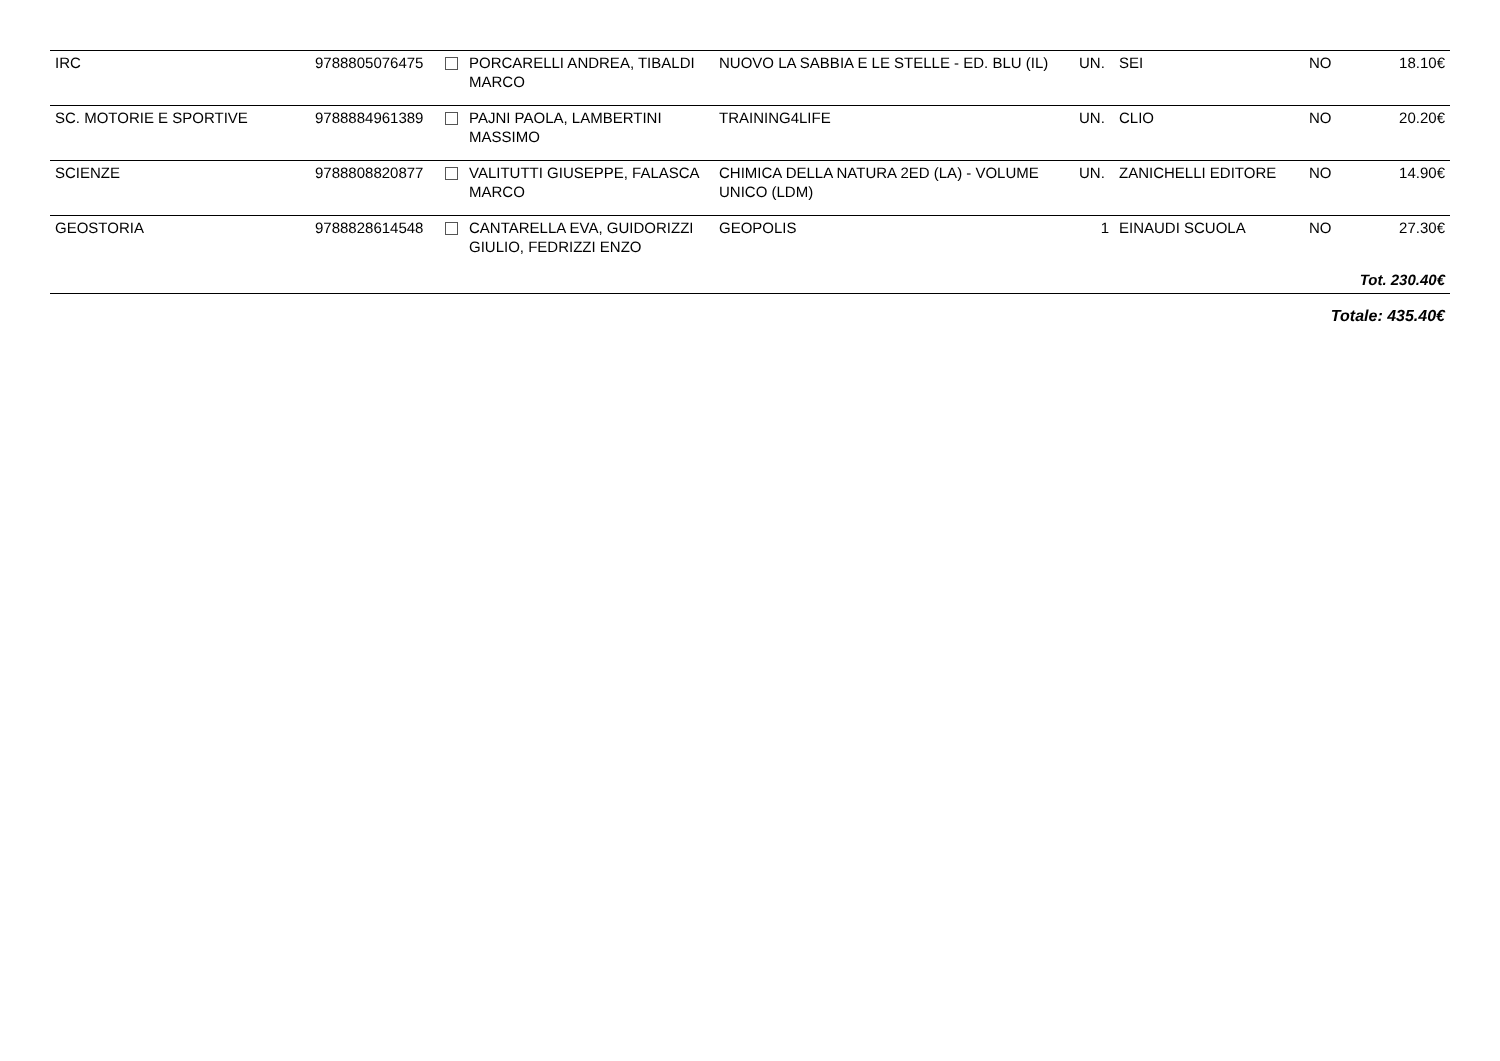| IRC | 9788805076475 | | PORCARELLI ANDREA, TIBALDI MARCO | NUOVO LA SABBIA E LE STELLE - ED. BLU (IL) | UN. | SEI | NO | 18.10€ |
| SC. MOTORIE E SPORTIVE | 9788884961389 | | PAJNI PAOLA, LAMBERTINI MASSIMO | TRAINING4LIFE | UN. | CLIO | NO | 20.20€ |
| SCIENZE | 9788808820877 | | VALITUTTI GIUSEPPE, FALASCA MARCO | CHIMICA DELLA NATURA 2ED (LA) - VOLUME UNICO (LDM) | UN. | ZANICHELLI EDITORE | NO | 14.90€ |
| GEOSTORIA | 9788828614548 | | CANTARELLA EVA, GUIDORIZZI GIULIO, FEDRIZZI ENZO | GEOPOLIS | 1 | EINAUDI SCUOLA | NO | 27.30€ |
| Tot. 230.40€ | | | | | | | | |
| Totale: 435.40€ | | | | | | | | |